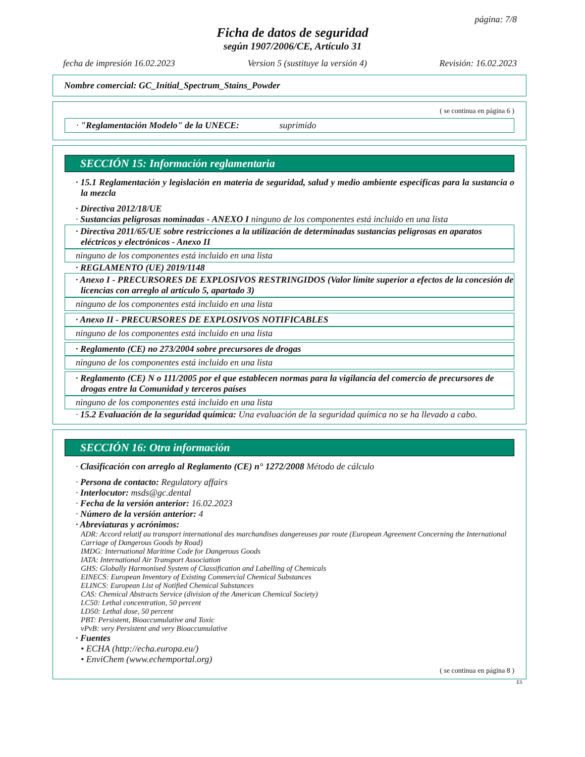página: 7/8
Ficha de datos de seguridad
según 1907/2006/CE, Artículo 31
fecha de impresión 16.02.2023 Version 5 (sustituye la versión 4) Revisión: 16.02.2023
Nombre comercial: GC_Initial_Spectrum_Stains_Powder
( se continua en página 6 )
· "Reglamentación Modelo" de la UNECE: suprimido
SECCIÓN 15: Información reglamentaria
· 15.1 Reglamentación y legislación en materia de seguridad, salud y medio ambiente específicas para la sustancia o la mezcla
· Directiva 2012/18/UE
· Sustancias peligrosas nominadas - ANEXO I ninguno de los componentes está incluido en una lista
· Directiva 2011/65/UE sobre restricciones a la utilización de determinadas sustancias peligrosas en aparatos eléctricos y electrónicos - Anexo II
ninguno de los componentes está incluido en una lista
· REGLAMENTO (UE) 2019/1148
· Anexo I - PRECURSORES DE EXPLOSIVOS RESTRINGIDOS (Valor límite superior a efectos de la concesión de licencias con arreglo al artículo 5, apartado 3)
ninguno de los componentes está incluido en una lista
· Anexo II - PRECURSORES DE EXPLOSIVOS NOTIFICABLES
ninguno de los componentes está incluido en una lista
· Reglamento (CE) no 273/2004 sobre precursores de drogas
ninguno de los componentes está incluido en una lista
· Reglamento (CE) N o 111/2005 por el que establecen normas para la vigilancia del comercio de precursores de drogas entre la Comunidad y terceros países
ninguno de los componentes está incluido en una lista
· 15.2 Evaluación de la seguridad química: Una evaluación de la seguridad química no se ha llevado a cabo.
SECCIÓN 16: Otra información
· Clasificación con arreglo al Reglamento (CE) n° 1272/2008 Método de cálculo
· Persona de contacto: Regulatory affairs
· Interlocutor: msds@gc.dental
· Fecha de la versión anterior: 16.02.2023
· Número de la versión anterior: 4
· Abreviaturas y acrónimos:
ADR: Accord relatif au transport international des marchandises dangereuses par route (European Agreement Concerning the International Carriage of Dangerous Goods by Road)
IMDG: International Maritime Code for Dangerous Goods
IATA: International Air Transport Association
GHS: Globally Harmonised System of Classification and Labelling of Chemicals
EINECS: European Inventory of Existing Commercial Chemical Substances
ELINCS: European List of Notified Chemical Substances
CAS: Chemical Abstracts Service (division of the American Chemical Society)
LC50: Lethal concentration, 50 percent
LD50: Lethal dose, 50 percent
PBT: Persistent, Bioaccumulative and Toxic
vPvB: very Persistent and very Bioaccumulative
· Fuentes
• ECHA (http://echa.europa.eu/)
• EnviChem (www.echemportal.org)
( se continua en página 8 )
ES